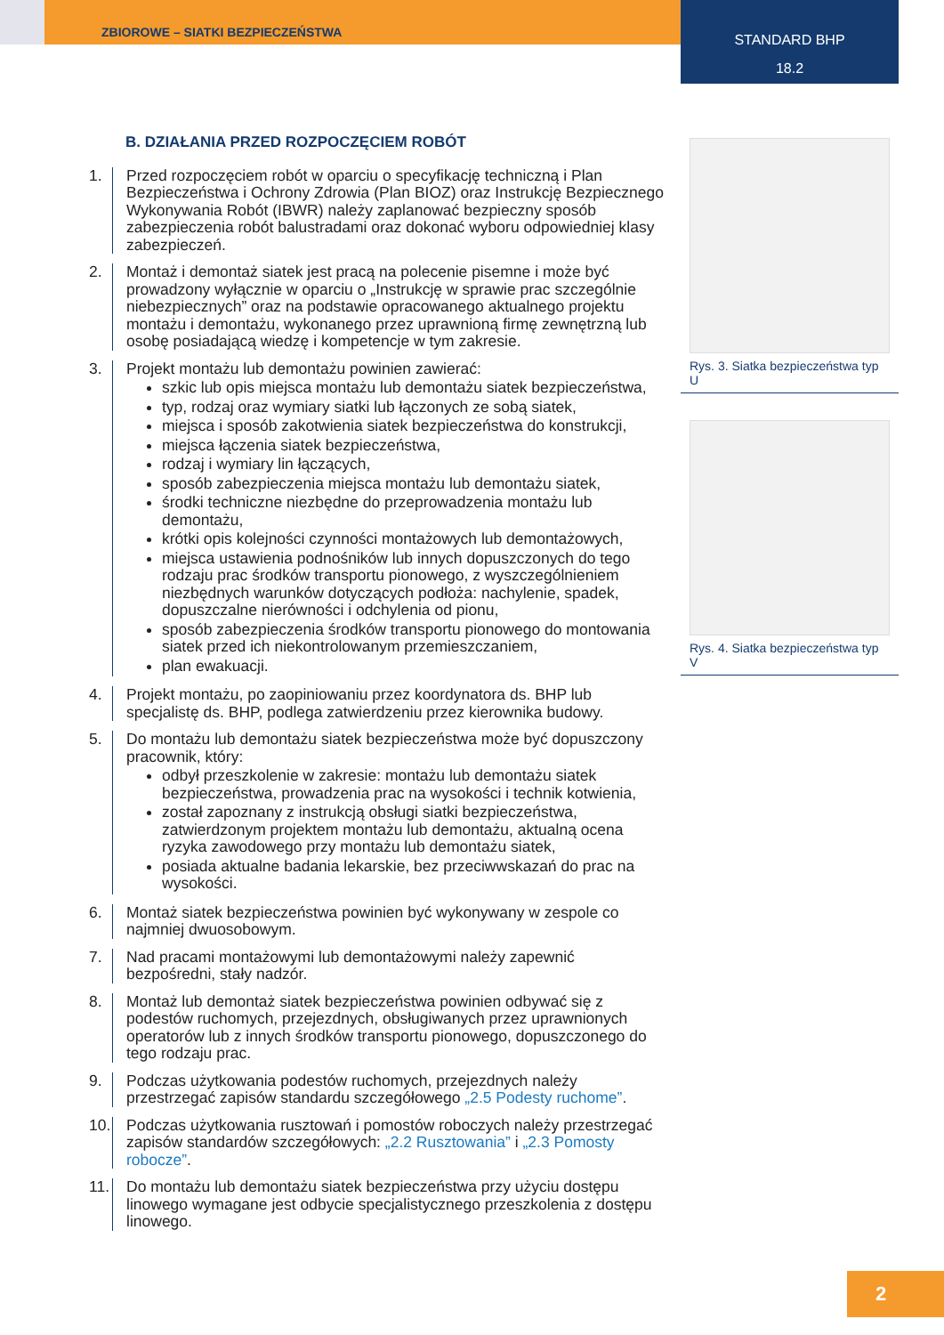ZBIOROWE – SIATKI BEZPIECZEŃSTWA
STANDARD BHP
18.2
B. DZIAŁANIA PRZED ROZPOCZĘCIEM ROBÓT
1. Przed rozpoczęciem robót w oparciu o specyfikację techniczną i Plan Bezpieczeństwa i Ochrony Zdrowia (Plan BIOZ) oraz Instrukcję Bezpiecznego Wykonywania Robót (IBWR) należy zaplanować bezpieczny sposób zabezpieczenia robót balustradami oraz dokonać wyboru odpowiedniej klasy zabezpieczeń.
2. Montaż i demontaż siatek jest pracą na polecenie pisemne i może być prowadzony wyłącznie w oparciu o „Instrukcję w sprawie prac szczególnie niebezpiecznych” oraz na podstawie opracowanego aktualnego projektu montażu i demontażu, wykonanego przez uprawnioną firmę zewnętrzną lub osobę posiadającą wiedzę i kompetencje w tym zakresie.
3. Projekt montażu lub demontażu powinien zawierać:
szkic lub opis miejsca montażu lub demontażu siatek bezpieczeństwa,
typ, rodzaj oraz wymiary siatki lub łączonych ze sobą siatek,
miejsca i sposób zakotwienia siatek bezpieczeństwa do konstrukcji,
miejsca łączenia siatek bezpieczeństwa,
rodzaj i wymiary lin łączących,
sposób zabezpieczenia miejsca montażu lub demontażu siatek,
środki techniczne niezbędne do przeprowadzenia montażu lub demontażu,
krótki opis kolejności czynności montażowych lub demontażowych,
miejsca ustawienia podnośników lub innych dopuszczonych do tego rodzaju prac środków transportu pionowego, z wyszczególnieniem niezbędnych warunków dotyczących podłoża: nachylenie, spadek, dopuszczalne nierówności i odchylenia od pionu,
sposób zabezpieczenia środków transportu pionowego do montowania siatek przed ich niekontrolowanym przemieszczaniem,
plan ewakuacji.
4. Projekt montażu, po zaopiniowaniu przez koordynatora ds. BHP lub specjalistę ds. BHP, podlega zatwierdzeniu przez kierownika budowy.
5. Do montażu lub demontażu siatek bezpieczeństwa może być dopuszczony pracownik, który:
odbył przeszkolenie w zakresie: montażu lub demontażu siatek bezpieczeństwa, prowadzenia prac na wysokości i technik kotwienia,
został zapoznany z instrukcją obsługi siatki bezpieczeństwa, zatwierdzonym projektem montażu lub demontażu, aktualną ocena ryzyka zawodowego przy montażu lub demontażu siatek,
posiada aktualne badania lekarskie, bez przeciwwskazań do prac na wysokości.
6. Montaż siatek bezpieczeństwa powinien być wykonywany w zespole co najmniej dwuosobowym.
7. Nad pracami montażowymi lub demontażowymi należy zapewnić bezpośredni, stały nadzór.
8. Montaż lub demontaż siatek bezpieczeństwa powinien odbywać się z podestów ruchomych, przejezdnych, obsługiwanych przez uprawnionych operatorów lub z innych środków transportu pionowego, dopuszczonego do tego rodzaju prac.
9. Podczas użytkowania podestów ruchomych, przejezdnych należy przestrzegać zapisów standardu szczegółowego „2.5 Podesty ruchome”.
10.
Podczas użytkowania rusztowań i pomostów roboczych należy przestrzegać zapisów standardów szczegółowych: „2.2 Rusztowania” i „2.3 Pomosty robocze”.
11.
Do montażu lub demontażu siatek bezpieczeństwa przy użyciu dostępu linowego wymagane jest odbycie specjalistycznego przeszkolenia z dostępu linowego.
Rys. 3. Siatka bezpieczeństwa typ U
Rys. 4. Siatka bezpieczeństwa typ V
2